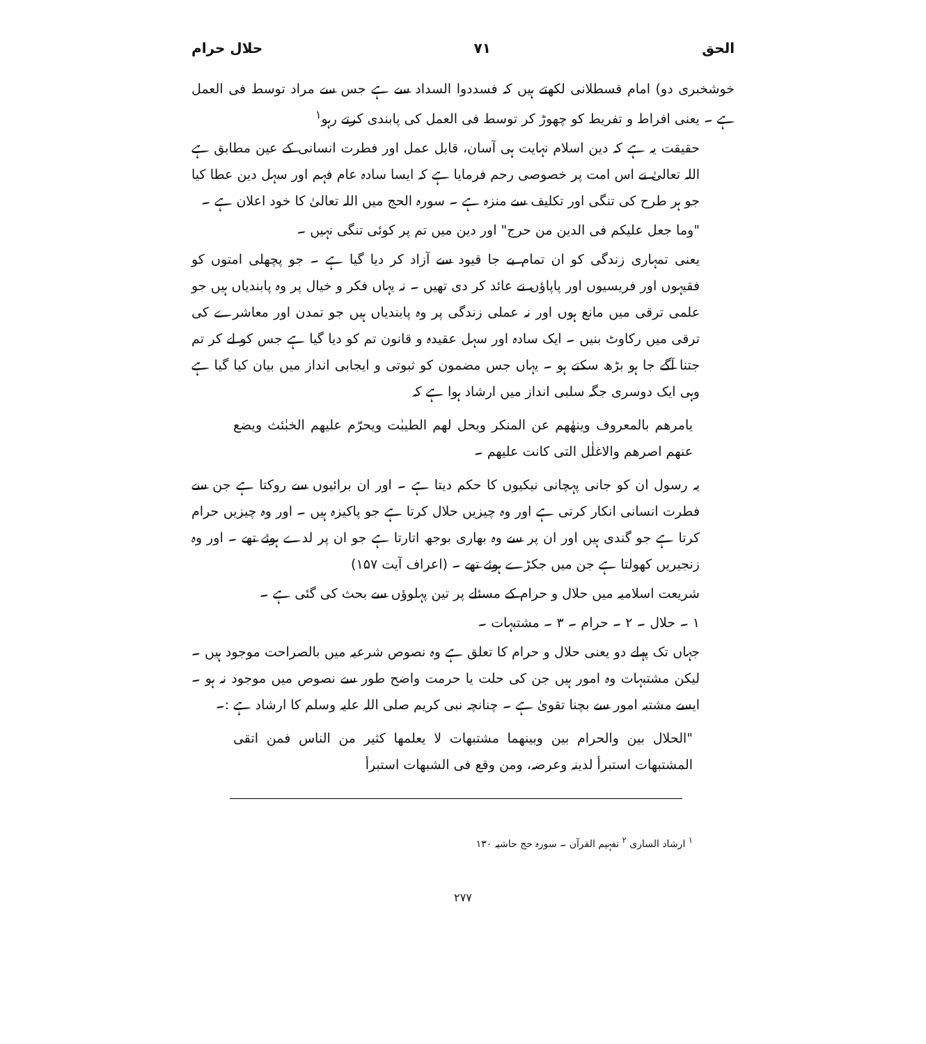الحق ۷۱ حلال حرام
خوشخبری دو) امام قسطلانی لکھتے ہیں کہ فسددوا السداد سے ہے جس سے مراد توسط فی العمل ہے ۔ یعنی افراط و تفریط کو چھوڑ کر توسط فی العمل کی پابندی کرتے رہو<sup>۱</sup>
حقیقت یہ ہے کہ دین اسلام نہایت ہی آسان، قابل عمل اور فطرت انسانی کے عین مطابق ہے اللہ تعالیٰ نے اس امت پر خصوصی رحم فرمایا ہے کہ ایسا سادہ عام فہم اور سہل دین عطا کیا جو ہر طرح کی تنگی اور تکلیف سے منزہ ہے ۔ سورہ الحج میں اللہ تعالیٰ کا خود اعلان ہے ۔
"وما جعل علیکم فی الدین من حرج" اور دین میں تم پر کوئی تنگی نہیں ۔
یعنی تمہاری زندگی کو ان تمام بے جا قیود سے آزاد کر دیا گیا ہے ۔ جو پچھلی امتوں کو فقیہوں اور فریسیوں اور پاپاؤں نے عائد کر دی تھیں ۔ نہ یہاں فکر و خیال پر وہ پابندیاں ہیں جو علمی ترقی میں مانع ہوں اور نہ عملی زندگی پر وہ پابندیاں ہیں جو تمدن اور معاشرے کی ترقی میں رکاوٹ بنیں ۔ ایک سادہ اور سہل عقیدہ و قانون تم کو دیا گیا ہے جس کو لے کر تم جتنا آگے جا ہو بڑھ سکتے ہو ۔ یہاں جس مضمون کو ثبوتی و ایجابی انداز میں بیان کیا گیا ہے وہی ایک دوسری جگہ سلبی انداز میں ارشاد ہوا ہے کہ
یامرھم بالمعروف وینھٰھم عن المنکر ویحل لھم الطیبٰت ویحرّم علیھم الخبٰئث ویضع عنھم اصرھم والاغلٰل التی کانت علیھم ۔
یہ رسول ان کو جانی پہچانی نیکیوں کا حکم دیتا ہے ۔ اور ان برائیوں سے روکتا ہے جن سے فطرت انسانی انکار کرتی ہے اور وہ چیزیں حلال کرتا ہے جو پاکیزہ ہیں ۔ اور وہ چیزیں حرام کرتا ہے جو گندی ہیں اور ان پر سے وہ بھاری بوجھ اتارتا ہے جو ان پر لدے ہوئے تھے ۔ اور وہ زنجیریں کھولتا ہے جن میں جکڑے ہوئے تھے ۔ (اعراف آیت ۱۵۷)
شریعت اسلامیہ میں حلال و حرام کے مسئلے پر تین پہلوؤں سے بحث کی گئی ہے ۔
۱ ۔ حلال ۔ ۲ ۔ حرام ۔ ۳ ۔ مشتبہات ۔
جہاں تک پہلے دو یعنی حلال و حرام کا تعلق ہے وہ نصوص شرعیہ میں بالصراحت موجود ہیں ۔ لیکن مشتبہات وہ امور ہیں جن کی حلت یا حرمت واضح طور سے نصوص میں موجود نہ ہو ۔ ایسے مشتبہ امور سے بچنا تقویٰ ہے ۔ چنانچہ نبی کریم صلی اللہ علیہ وسلم کا ارشاد ہے :۔
"الحلال بین والحرام بین وبینھما مشتبھات لا یعلمھا کثیر من الناس فمن اتقی المشتبھات استبرأ لدینہ وعرضہ، ومن وقع فی الشبھات استبرأ
<sup>۱</sup> ارشاد الساری <sup>۲</sup> تفہیم القرآن ۔ سورہ حج حاشیہ ۱۳۰
۲۷۷